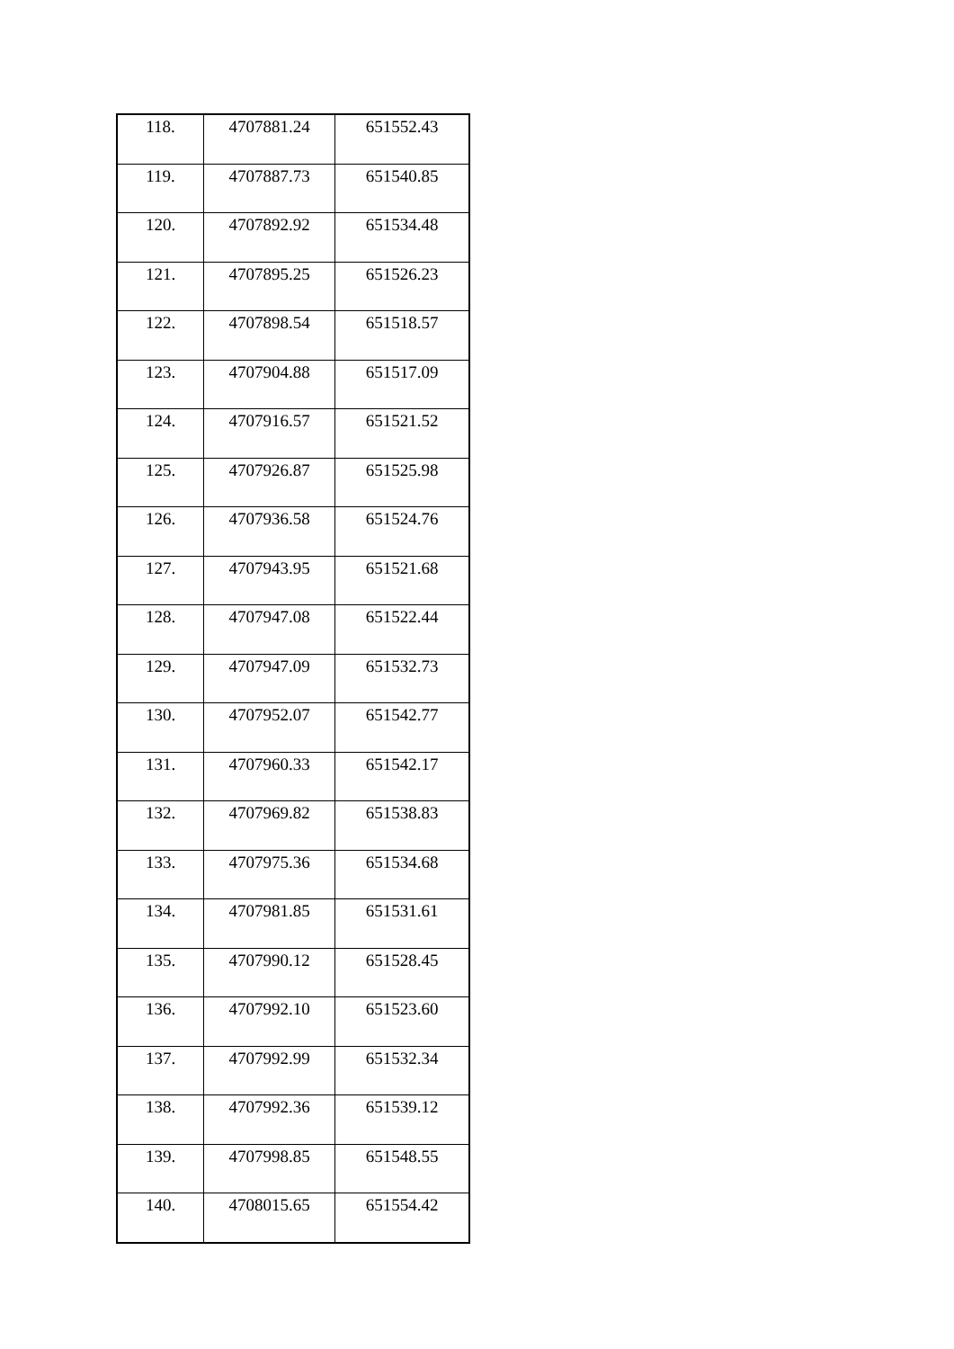| 118. | 4707881.24 | 651552.43 |
| 119. | 4707887.73 | 651540.85 |
| 120. | 4707892.92 | 651534.48 |
| 121. | 4707895.25 | 651526.23 |
| 122. | 4707898.54 | 651518.57 |
| 123. | 4707904.88 | 651517.09 |
| 124. | 4707916.57 | 651521.52 |
| 125. | 4707926.87 | 651525.98 |
| 126. | 4707936.58 | 651524.76 |
| 127. | 4707943.95 | 651521.68 |
| 128. | 4707947.08 | 651522.44 |
| 129. | 4707947.09 | 651532.73 |
| 130. | 4707952.07 | 651542.77 |
| 131. | 4707960.33 | 651542.17 |
| 132. | 4707969.82 | 651538.83 |
| 133. | 4707975.36 | 651534.68 |
| 134. | 4707981.85 | 651531.61 |
| 135. | 4707990.12 | 651528.45 |
| 136. | 4707992.10 | 651523.60 |
| 137. | 4707992.99 | 651532.34 |
| 138. | 4707992.36 | 651539.12 |
| 139. | 4707998.85 | 651548.55 |
| 140. | 4708015.65 | 651554.42 |